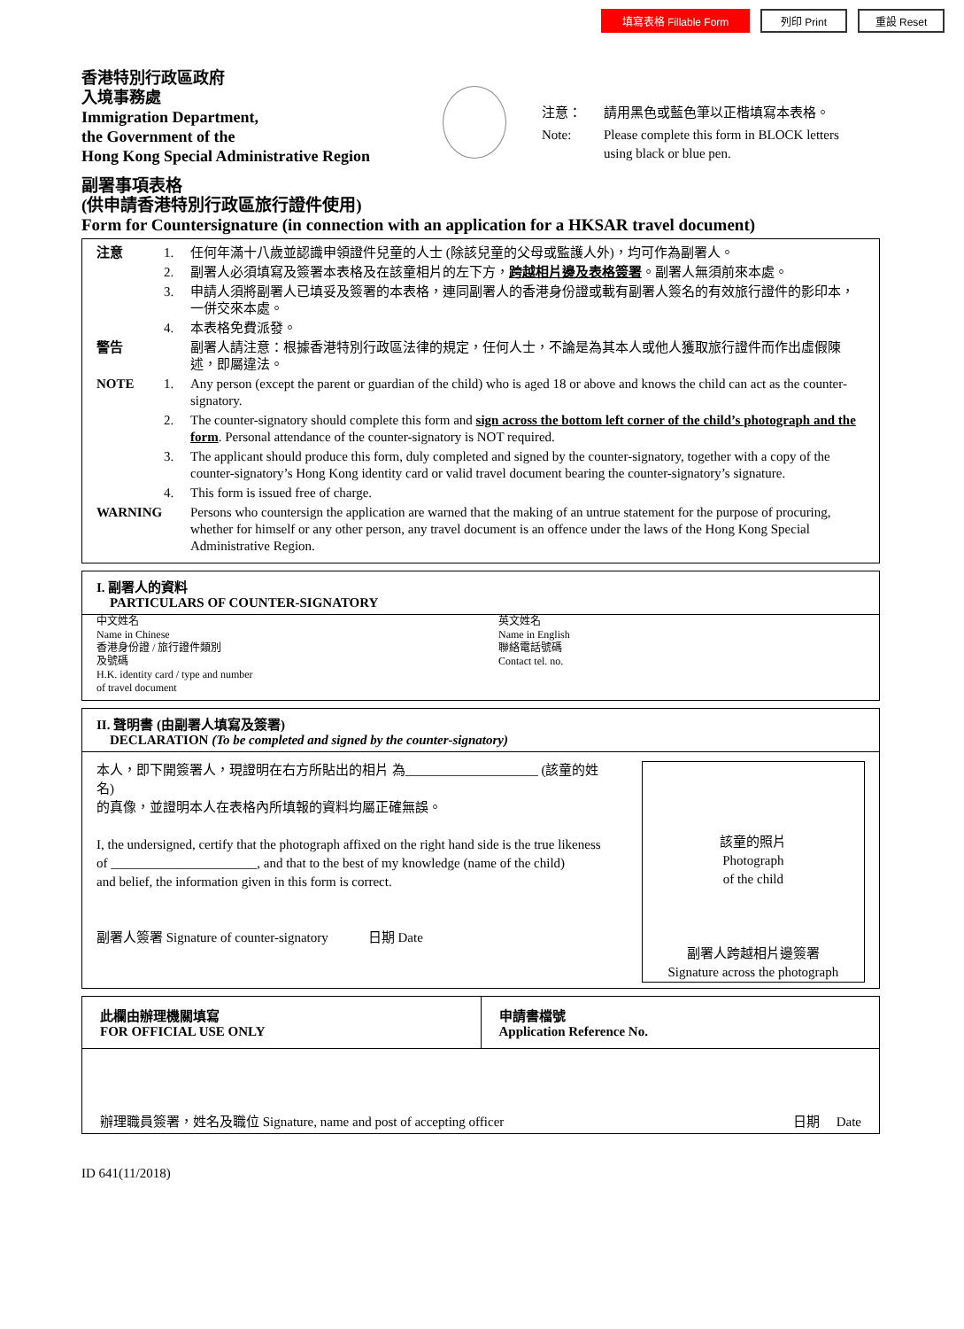填寫表格 Fillable Form 列印 Print 重設 Reset
香港特別行政區政府
入境事務處
Immigration Department,
the Government of the
Hong Kong Special Administrative Region
注意：
請用黑色或藍色筆以正楷填寫本表格。
Note:
Please complete this form in BLOCK letters using black or blue pen.
副署事項表格
(供申請香港特別行政區旅行證件使用)
Form for Countersignature (in connection with an application for a HKSAR travel document)
注意 1. 任何年滿十八歲並認識申領證件兒童的人士 (除該兒童的父母或監護人外)，均可作為副署人。
2. 副署人必須填寫及簽署本表格及在該童相片的左下方，跨越相片邊及表格簽署。副署人無須前來本處。
3. 申請人須將副署人已填妥及簽署的本表格，連同副署人的香港身份證或載有副署人簽名的有效旅行證件的影印本，一併交來本處。
4. 本表格免費派發。
警告 副署人請注意：根據香港特別行政區法律的規定，任何人士，不論是為其本人或他人獲取旅行證件而作出虛假陳述，即屬違法。
NOTE 1. Any person (except the parent or guardian of the child) who is aged 18 or above and knows the child can act as the counter-signatory.
2. The counter-signatory should complete this form and sign across the bottom left corner of the child’s photograph and the form. Personal attendance of the counter-signatory is NOT required.
3. The applicant should produce this form, duly completed and signed by the counter-signatory, together with a copy of the counter-signatory’s Hong Kong identity card or valid travel document bearing the counter-signatory’s signature.
4. This form is issued free of charge.
WARNING Persons who countersign the application are warned that the making of an untrue statement for the purpose of procuring, whether for himself or any other person, any travel document is an offence under the laws of the Hong Kong Special Administrative Region.
I. 副署人的資料
PARTICULARS OF COUNTER-SIGNATORY
中文姓名
Name in Chinese
香港身份證 / 旅行證件類別
及號碼
H.K. identity card / type and number
of travel document
英文姓名
Name in English
聯絡電話號碼
Contact tel. no.
II. 聲明書 (由副署人填寫及簽署)
DECLARATION (To be completed and signed by the counter-signatory)
本人，即下開簽署人，現證明在右方所貼出的相片 為____________________ (該童的姓名)
的真像，並證明本人在表格內所填報的資料均屬正確無誤。
I, the undersigned, certify that the photograph affixed on the right hand side is the true likeness of ______________________, and that to the best of my knowledge (name of the child)
and belief, the information given in this form is correct.
副署人簽署 Signature of counter-signatory 日期 Date
該童的照片
Photograph
of the child
副署人跨越相片邊簽署
Signature across the photograph
此欄由辦理機關填寫
FOR OFFICIAL USE ONLY
申請書檔號
Application Reference No.
辦理職員簽署，姓名及職位 Signature, name and post of accepting officer
日期 Date
ID 641(11/2018)